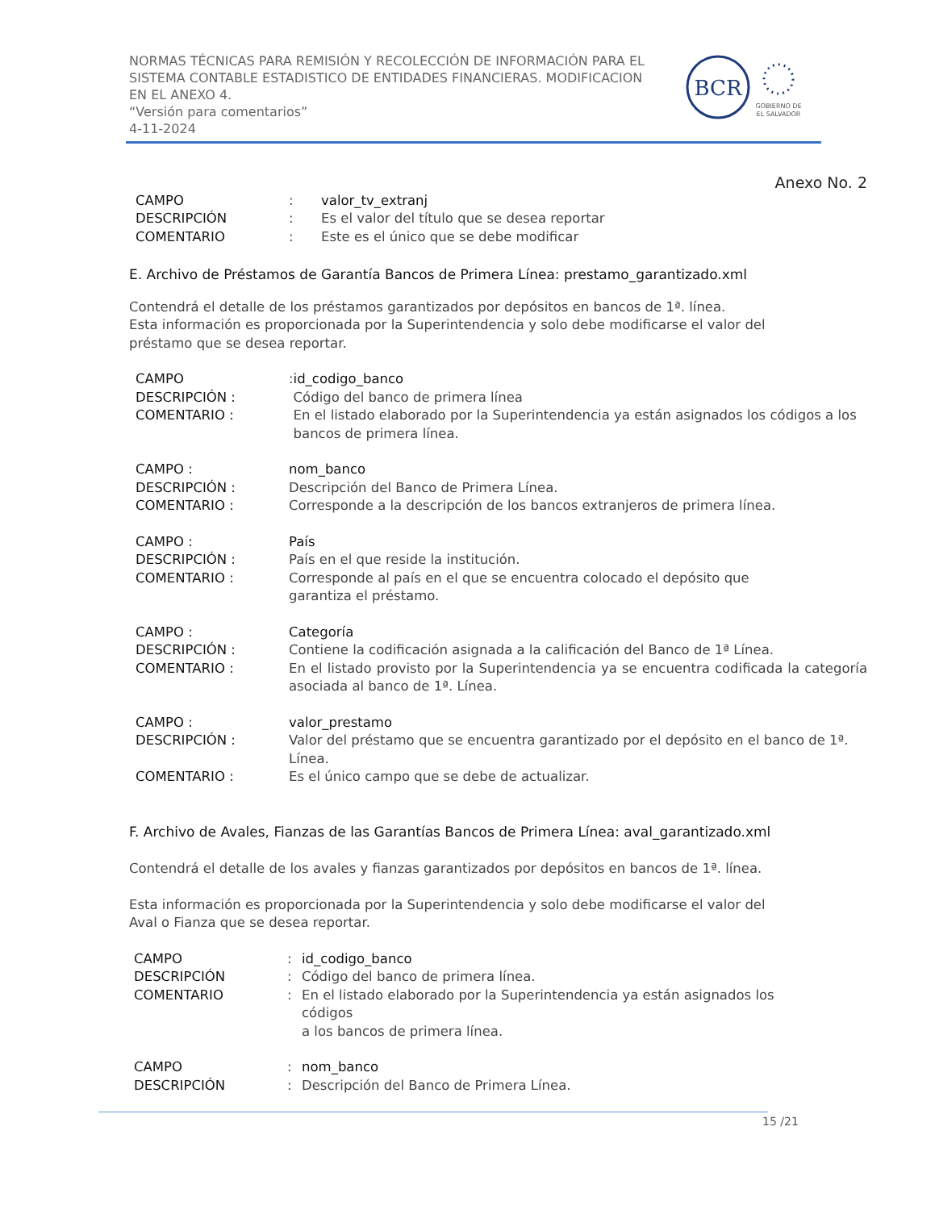NORMAS TÉCNICAS PARA REMISIÓN Y RECOLECCIÓN DE INFORMACIÓN PARA EL
SISTEMA CONTABLE ESTADISTICO DE ENTIDADES FINANCIERAS. MODIFICACION
EN EL ANEXO 4.
“Versión para comentarios”
4-11-2024
BCR
GOBIERNO DE
EL SALVADOR
Anexo No. 2
| CAMPO | : | valor_tv_extranj |
| DESCRIPCIÓN | : | Es el valor del título que se desea reportar |
| COMENTARIO | : | Este es el único que se debe modificar |
E. Archivo de Préstamos de Garantía Bancos de Primera Línea: prestamo_garantizado.xml
Contendrá el detalle de los préstamos garantizados por depósitos en bancos de 1ª. línea.
Esta información es proporcionada por la Superintendencia y solo debe modificarse el valor del
préstamo que se desea reportar.
| CAMPO | : | id_codigo_banco |
| DESCRIPCIÓN : | | Código del banco de primera línea |
| COMENTARIO : | | En el listado elaborado por la Superintendencia ya están asignados los códigos a los bancos de primera línea. |
| CAMPO : | nom_banco |
| DESCRIPCIÓN : | Descripción del Banco de Primera Línea. |
| COMENTARIO : | Corresponde a la descripción de los bancos extranjeros de primera línea. |
| CAMPO : | País |
| DESCRIPCIÓN : | País en el que reside la institución. |
| COMENTARIO : | Corresponde al país en el que se encuentra colocado el depósito que garantiza el préstamo. |
| CAMPO : | Categoría |
| DESCRIPCIÓN : | Contiene la codificación asignada a la calificación del Banco de 1ª Línea. |
| COMENTARIO : | En el listado provisto por la Superintendencia ya se encuentra codificada la categoría asociada al banco de 1ª. Línea. |
| CAMPO : | valor_prestamo |
| DESCRIPCIÓN : | Valor del préstamo que se encuentra garantizado por el depósito en el banco de 1ª. Línea. |
| COMENTARIO : | Es el único campo que se debe de actualizar. |
F. Archivo de Avales, Fianzas de las Garantías Bancos de Primera Línea: aval_garantizado.xml
Contendrá el detalle de los avales y fianzas garantizados por depósitos en bancos de 1ª. línea.
Esta información es proporcionada por la Superintendencia y solo debe modificarse el valor del
Aval o Fianza que se desea reportar.
| CAMPO | : | id_codigo_banco |
| DESCRIPCIÓN | : | Código del banco de primera línea. |
| COMENTARIO | : | En el listado elaborado por la Superintendencia ya están asignados los códigos a los bancos de primera línea. |
| CAMPO | : | nom_banco |
| DESCRIPCIÓN | : | Descripción del Banco de Primera Línea. |
15 /21